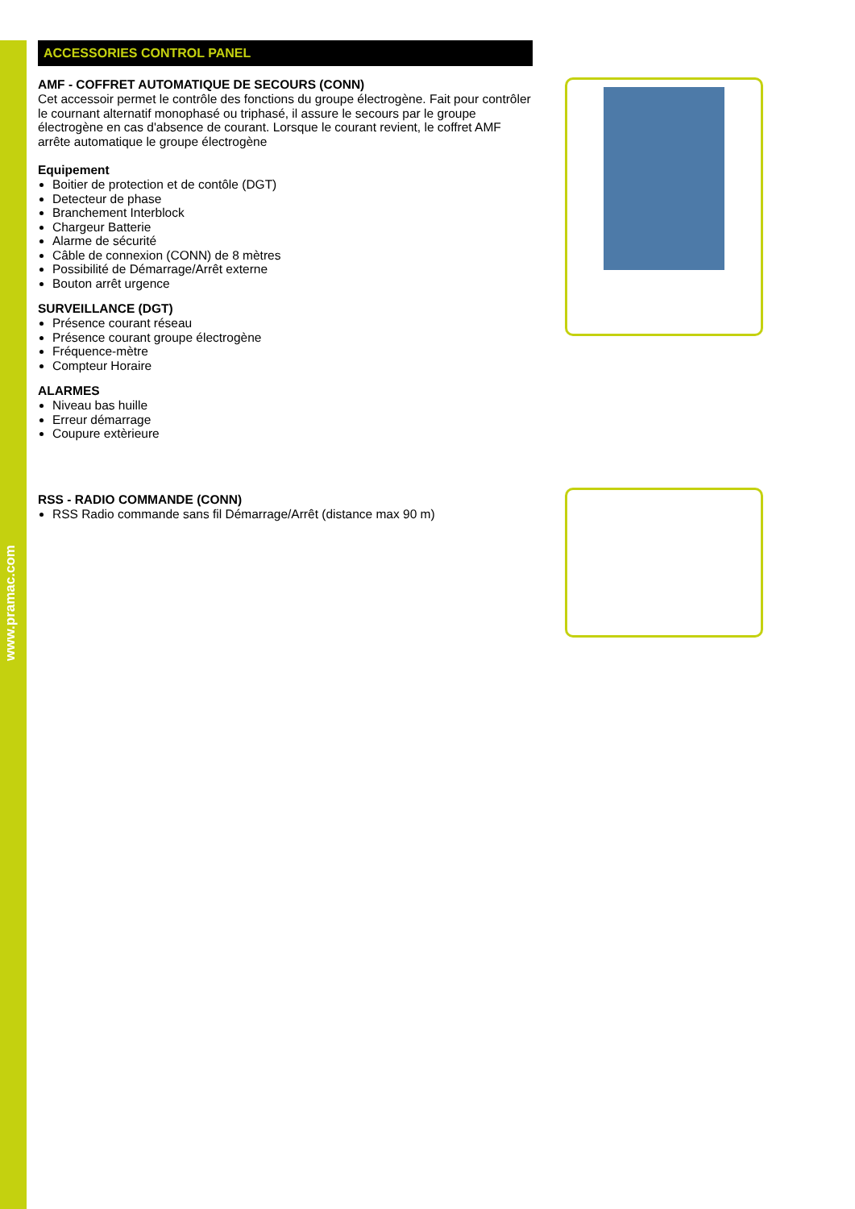www.pramac.com
ACCESSORIES CONTROL PANEL
AMF - COFFRET AUTOMATIQUE DE SECOURS (CONN)
Cet accessoir permet le contrôle des fonctions du groupe électrogène. Fait pour contrôler le cournant alternatif monophasé ou triphasé, il assure le secours par le groupe électrogène en cas d'absence de courant. Lorsque le courant revient, le coffret AMF arrête automatique le groupe électrogène
Equipement
Boitier de protection et de contôle (DGT)
Detecteur de phase
Branchement Interblock
Chargeur Batterie
Alarme de sécurité
Câble de connexion (CONN) de 8 mètres
Possibilité de Démarrage/Arrêt externe
Bouton arrêt urgence
SURVEILLANCE (DGT)
Présence courant réseau
Présence courant groupe électrogène
Fréquence-mètre
Compteur Horaire
ALARMES
Niveau bas huille
Erreur démarrage
Coupure extèrieure
RSS - RADIO COMMANDE (CONN)
RSS Radio commande sans fil Démarrage/Arrêt (distance max 90 m)